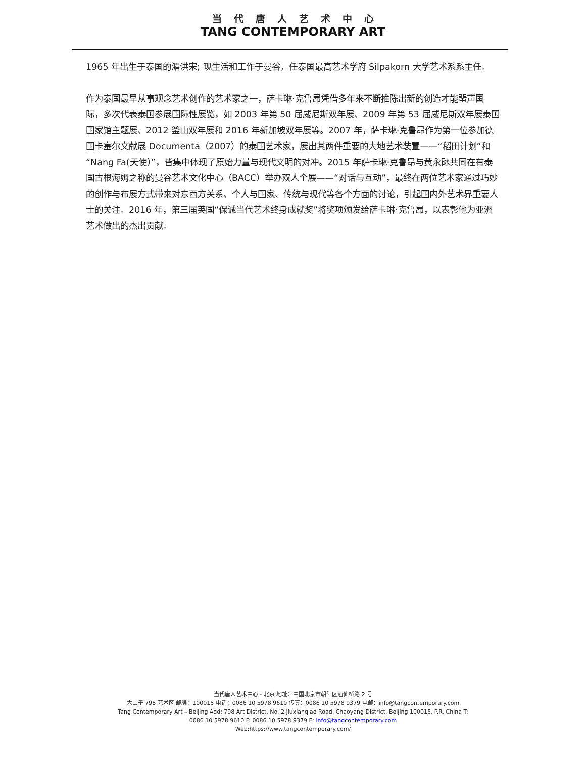当代唐人艺术中心
TANG CONTEMPORARY ART
1965 年出生于泰国的湄洪宋; 现生活和工作于曼谷，任泰国最高艺术学府 Silpakorn 大学艺术系系主任。
作为泰国最早从事观念艺术创作的艺术家之一，萨卡琳·克鲁昂凭借多年来不断推陈出新的创造才能蜚声国际，多次代表泰国参展国际性展览，如 2003 年第 50 届威尼斯双年展、2009 年第 53 届威尼斯双年展泰国国家馆主题展、2012 釜山双年展和 2016 年新加坡双年展等。2007 年，萨卡琳·克鲁昂作为第一位参加德国卡塞尔文献展 Documenta（2007）的泰国艺术家，展出其两件重要的大地艺术装置——“稻田计划”和“Nang Fa(天使）”，皆集中体现了原始力量与现代文明的对冲。2015 年萨卡琳·克鲁昂与黄永砅共同在有泰国古根海姆之称的曼谷艺术文化中心（BACC）举办双人个展——“对话与互动”，最终在两位艺术家通过巧妙的创作与布展方式带来对东西方关系、个人与国家、传统与现代等各个方面的讨论，引起国内外艺术界重要人士的关注。2016 年，第三届英国“保诚当代艺术终身成就奖”将奖项颁发给萨卡琳·克鲁昂，以表彰他为亚洲艺术做出的杰出贡献。
当代唐人艺术中心 - 北京 地址：中国北京市朝阳区酒仙桥路 2 号
大山子 798 艺术区 邮编：100015 电话：0086 10 5978 9610 传真：0086 10 5978 9379 电邮：info@tangcontemporary.com
Tang Contemporary Art – Beijing Add: 798 Art District, No. 2 Jiuxianqiao Road, Chaoyang District, Beijing 100015, P.R. China T:
0086 10 5978 9610 F: 0086 10 5978 9379 E: info@tangcontemporary.com
Web:https://www.tangcontemporary.com/